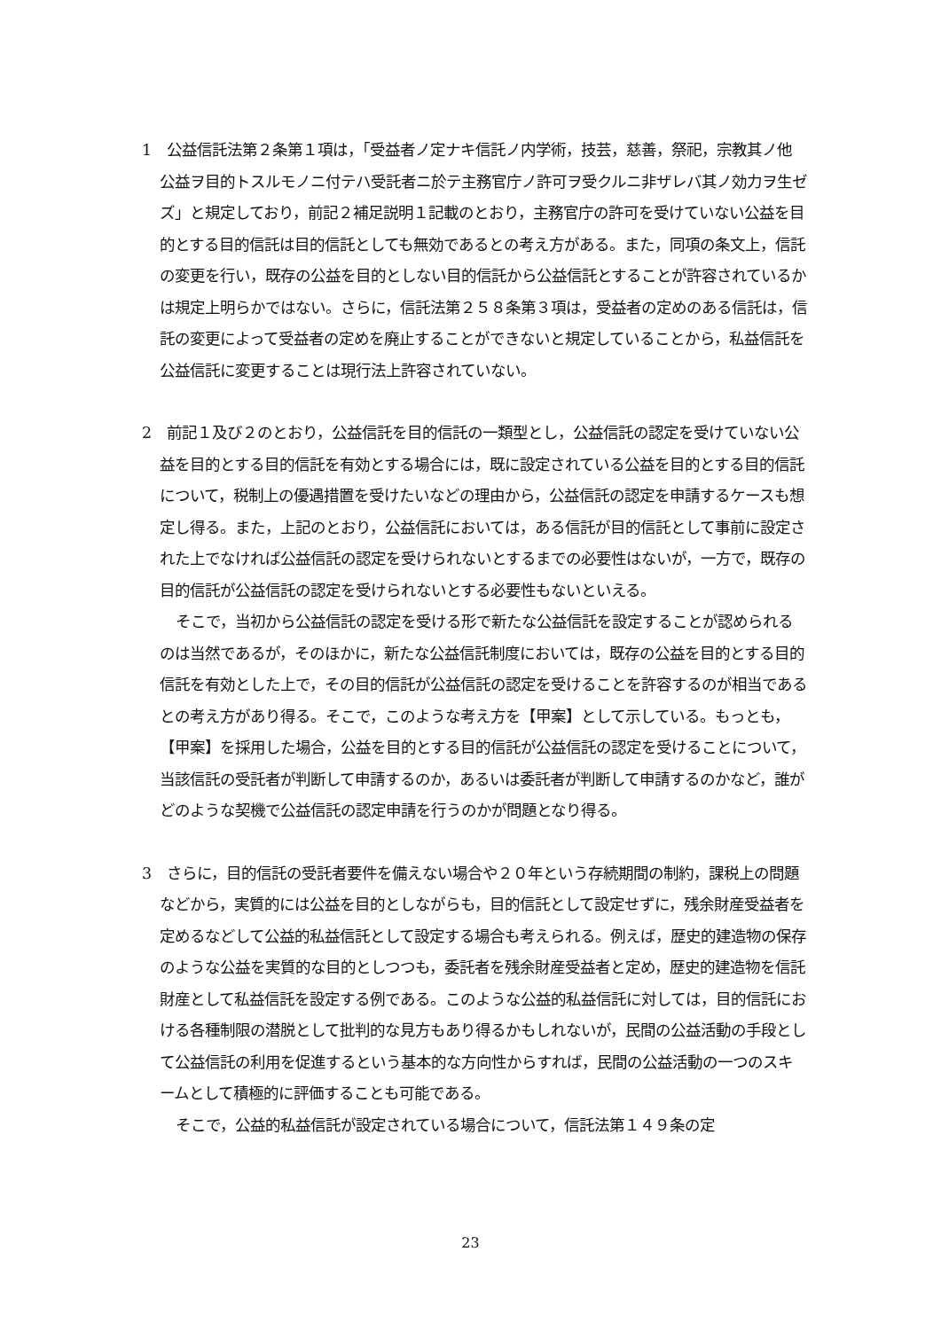1　公益信託法第２条第１項は，「受益者ノ定ナキ信託ノ内学術，技芸，慈善，祭祀，宗教其ノ他公益ヲ目的トスルモノニ付テハ受託者ニ於テ主務官庁ノ許可ヲ受クルニ非ザレバ其ノ効力ヲ生ゼズ」と規定しており，前記２補足説明１記載のとおり，主務官庁の許可を受けていない公益を目的とする目的信託は目的信託としても無効であるとの考え方がある。また，同項の条文上，信託の変更を行い，既存の公益を目的としない目的信託から公益信託とすることが許容されているかは規定上明らかではない。さらに，信託法第２５８条第３項は，受益者の定めのある信託は，信託の変更によって受益者の定めを廃止することができないと規定していることから，私益信託を公益信託に変更することは現行法上許容されていない。
2　前記１及び２のとおり，公益信託を目的信託の一類型とし，公益信託の認定を受けていない公益を目的とする目的信託を有効とする場合には，既に設定されている公益を目的とする目的信託について，税制上の優遇措置を受けたいなどの理由から，公益信託の認定を申請するケースも想定し得る。また，上記のとおり，公益信託においては，ある信託が目的信託として事前に設定された上でなければ公益信託の認定を受けられないとするまでの必要性はないが，一方で，既存の目的信託が公益信託の認定を受けられないとする必要性もないといえる。
そこで，当初から公益信託の認定を受ける形で新たな公益信託を設定することが認められるのは当然であるが，そのほかに，新たな公益信託制度においては，既存の公益を目的とする目的信託を有効とした上で，その目的信託が公益信託の認定を受けることを許容するのが相当であるとの考え方があり得る。そこで，このような考え方を【甲案】として示している。もっとも，【甲案】を採用した場合，公益を目的とする目的信託が公益信託の認定を受けることについて，当該信託の受託者が判断して申請するのか，あるいは委託者が判断して申請するのかなど，誰がどのような契機で公益信託の認定申請を行うのかが問題となり得る。
3　さらに，目的信託の受託者要件を備えない場合や２０年という存続期間の制約，課税上の問題などから，実質的には公益を目的としながらも，目的信託として設定せずに，残余財産受益者を定めるなどして公益的私益信託として設定する場合も考えられる。例えば，歴史的建造物の保存のような公益を実質的な目的としつつも，委託者を残余財産受益者と定め，歴史的建造物を信託財産として私益信託を設定する例である。このような公益的私益信託に対しては，目的信託における各種制限の潜脱として批判的な見方もあり得るかもしれないが，民間の公益活動の手段として公益信託の利用を促進するという基本的な方向性からすれば，民間の公益活動の一つのスキームとして積極的に評価することも可能である。
そこで，公益的私益信託が設定されている場合について，信託法第１４９条の定
23